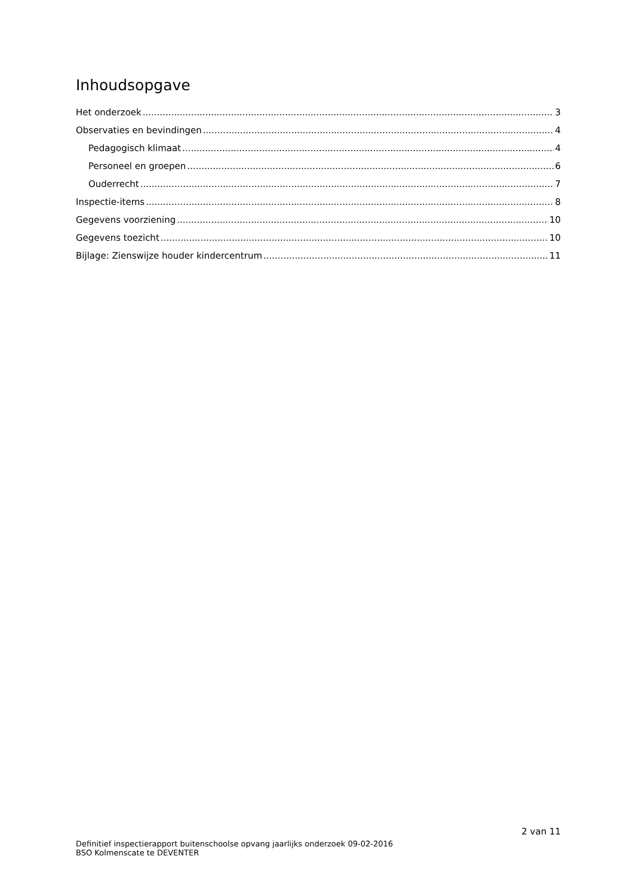Inhoudsopgave
Het onderzoek 3
Observaties en bevindingen 4
Pedagogisch klimaat 4
Personeel en groepen 6
Ouderrecht 7
Inspectie-items 8
Gegevens voorziening 10
Gegevens toezicht 10
Bijlage: Zienswijze houder kindercentrum 11
2 van 11
Definitief inspectierapport buitenschoolse opvang jaarlijks onderzoek 09-02-2016
BSO Kolmenscate te DEVENTER